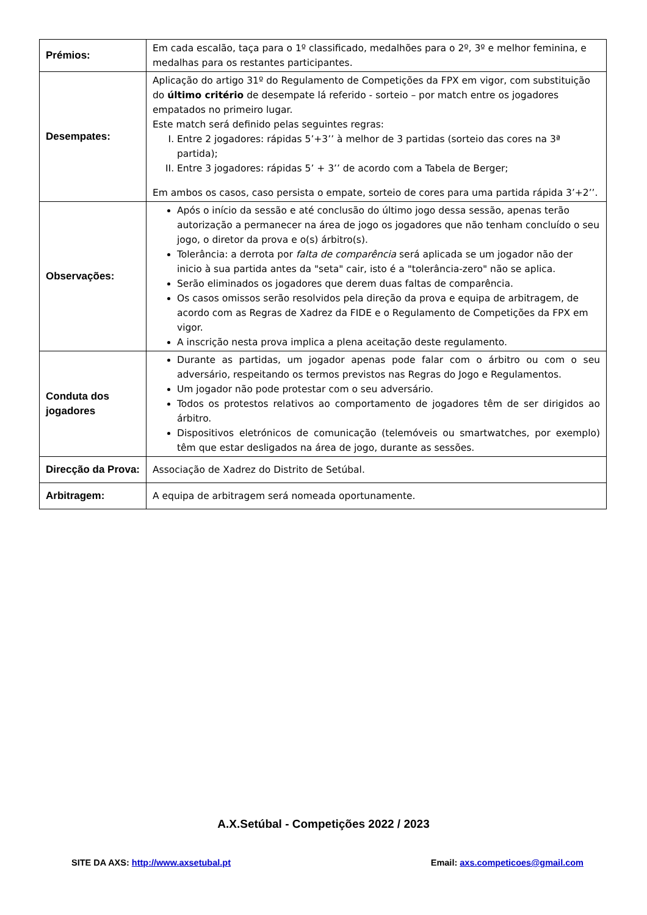| Prémios: | Em cada escalão, taça para o 1º classificado, medalhões para o 2º, 3º e melhor feminina, e medalhas para os restantes participantes. |
| Desempates: | Aplicação do artigo 31º do Regulamento de Competições da FPX em vigor, com substituição do último critério de desempate lá referido - sorteio – por match entre os jogadores empatados no primeiro lugar. Este match será definido pelas seguintes regras: I. Entre 2 jogadores: rápidas 5’+3’’ à melhor de 3 partidas (sorteio das cores na 3ª partida); II. Entre 3 jogadores: rápidas 5’ + 3’’ de acordo com a Tabela de Berger; Em ambos os casos, caso persista o empate, sorteio de cores para uma partida rápida 3’+2’’. |
| Observações: | Após o início da sessão e até conclusão do último jogo dessa sessão, apenas terão autorização a permanecer na área de jogo os jogadores que não tenham concluído o seu jogo, o diretor da prova e o(s) árbitro(s). Tolerância: a derrota por falta de comparência será aplicada se um jogador não der inicio à sua partida antes da "seta" cair, isto é a "tolerância-zero" não se aplica. Serão eliminados os jogadores que derem duas faltas de comparência. Os casos omissos serão resolvidos pela direção da prova e equipa de arbitragem, de acordo com as Regras de Xadrez da FIDE e o Regulamento de Competições da FPX em vigor. A inscrição nesta prova implica a plena aceitação deste regulamento. |
| Conduta dos jogadores | Durante as partidas, um jogador apenas pode falar com o árbitro ou com o seu adversário, respeitando os termos previstos nas Regras do Jogo e Regulamentos. Um jogador não pode protestar com o seu adversário. Todos os protestos relativos ao comportamento de jogadores têm de ser dirigidos ao árbitro. Dispositivos eletrónicos de comunicação (telemóveis ou smartwatches, por exemplo) têm que estar desligados na área de jogo, durante as sessões. |
| Direcção da Prova: | Associação de Xadrez do Distrito de Setúbal. |
| Arbitragem: | A equipa de arbitragem será nomeada oportunamente. |
A.X.Setúbal - Competições 2022 / 2023
SITE DA AXS: http://www.axsetubal.pt Email: axs.competicoes@gmail.com